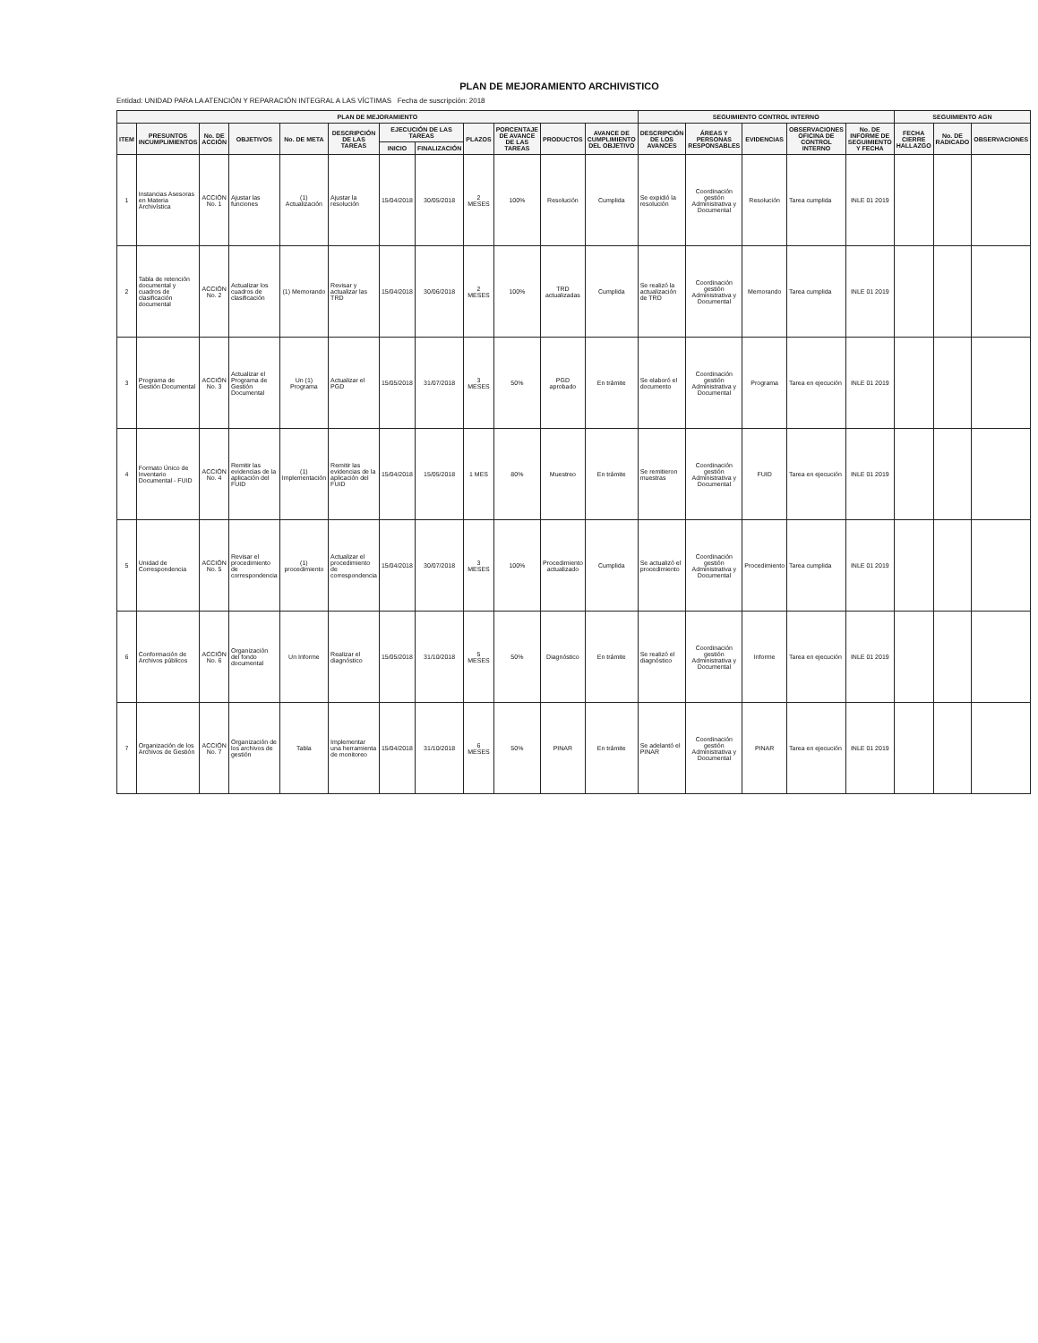PLAN DE MEJORAMIENTO ARCHIVISTICO
Entidad: UNIDAD PARA LA ATENCIÓN Y REPARACIÓN INTEGRAL A LAS VÍCTIMAS Fecha de suscripción: 2018
| PLAN DE MEJORAMIENTO | | | | | | | | | | | | SEGUIMIENTO CONTROL INTERNO | | | | | SEGUIMIENTO AGN | | |
| --- | --- | --- | --- | --- | --- | --- | --- | --- | --- | --- | --- | --- | --- | --- | --- | --- | --- | --- | --- |
| ITEM | PRESUNTOS INCUMPLIMIENTOS | No. DE ACCIÓN | OBJETIVOS | No. DE META | DESCRIPCIÓN DE LAS TAREAS | EJECUCIÓN DE LAS TAREAS | | PLAZOS | PORCENTAJE DE AVANCE DE LAS TAREAS | PRODUCTOS | AVANCE DE CUMPLIMIENTO DEL OBJETIVO | DESCRIPCIÓN DE LOS AVANCES | ÁREAS Y PERSONAS RESPONSABLES | EVIDENCIAS | OBSERVACIONES OFICINA DE CONTROL INTERNO | No. DE INFORME DE SEGUIMIENTO Y FECHA | FECHA CIERRE HALLAZGO | No. DE RADICADO | OBSERVACIONES |
| | | | | | | INICIO | FINALIZACIÓN | | | | | | | | | | | | |
| 1 | Instancias Asesoras en Materia Archivística | ACCIÓN No. 1 | Ajustar las funciones | (1) Actualización | Ajustar la resolución | 15/04/2018 | 30/05/2018 | 2 MESES | 100% | Resolución | Cumplida | Se expidió la resolución | Coordinación gestión Administrativa y Documental | Resolución | Tarea cumplida | INLE 01 2019 | | | |
| 2 | Tabla de retención documental y cuadros de clasificación documental | ACCIÓN No. 2 | Actualizar los cuadros de clasificación | (1) Memorando | Revisar y actualizar las TRD | 15/04/2018 | 30/06/2018 | 2 MESES | 100% | TRD actualizadas | Cumplida | Se realizó la actualización de TRD | Coordinación gestión Administrativa y Documental | Memorando | Tarea cumplida | INLE 01 2019 | | | |
| 3 | Programa de Gestión Documental | ACCIÓN No. 3 | Actualizar el Programa de Gestión Documental | Un (1) Programa | Actualizar el PGD | 15/05/2018 | 31/07/2018 | 3 MESES | 50% | PGD aprobado | En trámite | Se elaboró el documento | Coordinación gestión Administrativa y Documental | Programa | Tarea en ejecución | INLE 01 2019 | | | |
| 4 | Formato Único de Inventario Documental - FUID | ACCIÓN No. 4 | Remitir las evidencias de la aplicación del FUID | (1) Implementación | Remitir las evidencias de la aplicación del FUID | 15/04/2018 | 15/05/2018 | 1 MES | 80% | Muestreo | En trámite | Se remitieron muestras | Coordinación gestión Administrativa y Documental | FUID | Tarea en ejecución | INLE 01 2019 | | | |
| 5 | Unidad de Correspondencia | ACCIÓN No. 5 | Revisar el procedimiento de correspondencia | (1) procedimiento | Actualizar el procedimiento de correspondencia | 15/04/2018 | 30/07/2018 | 3 MESES | 100% | Procedimiento actualizado | Cumplida | Se actualizó el procedimiento | Coordinación gestión Administrativa y Documental | Procedimiento | Tarea cumplida | INLE 01 2019 | | | |
| 6 | Conformación de Archivos públicos | ACCIÓN No. 6 | Organización del fondo documental | Un Informe | Realizar el diagnóstico | 15/05/2018 | 31/10/2018 | 5 MESES | 50% | Diagnóstico | En trámite | Se realizó el diagnóstico | Coordinación gestión Administrativa y Documental | Informe | Tarea en ejecución | INLE 01 2019 | | | |
| 7 | Organización de los Archivos de Gestión | ACCIÓN No. 7 | Organización de los archivos de gestión | Tabla | Implementar una herramienta de monitoreo | 15/04/2018 | 31/10/2018 | 6 MESES | 50% | PINAR | En trámite | Se adelantó el PINAR | Coordinación gestión Administrativa y Documental | PINAR | Tarea en ejecución | INLE 01 2019 | | | |